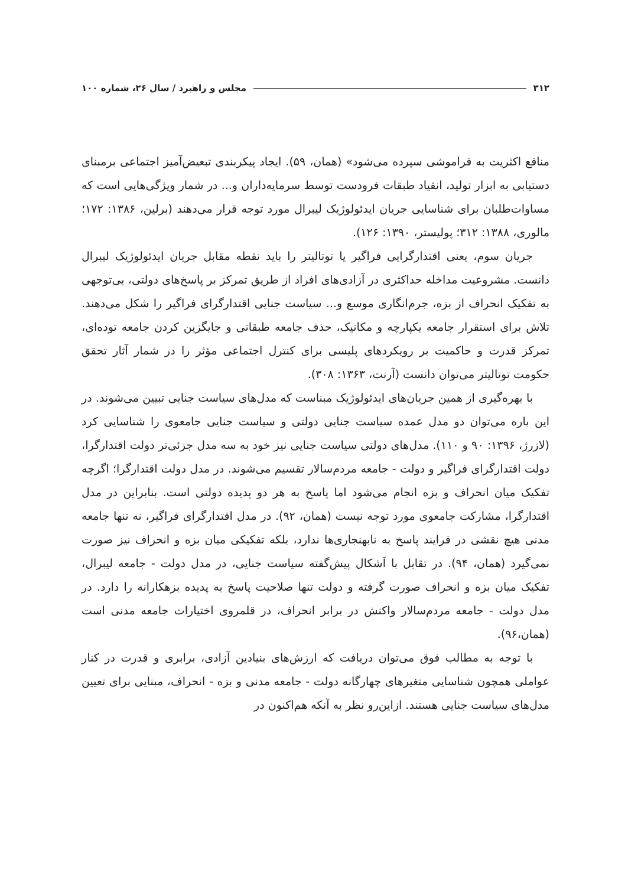۳۱۲ مجلس و راهبرد / سال ۲۶، شماره ۱۰۰
منافع اکثریت به فراموشی سپرده می‌شود» (همان، ۵۹). ایجاد پیکربندی تبعیض‌آمیز اجتماعی برمبنای دستیابی به ابزار تولید، انقیاد طبقات فرودست توسط سرمایه‌داران و... در شمار ویژگی‌هایی است که مساوات‌طلبان برای شناسایی جریان ایدئولوژیک لیبرال مورد توجه قرار می‌دهند (برلین، ۱۳۸۶: ۱۷۲؛ مالوری، ۱۳۸۸: ۳۱۲؛ پولیستر، ۱۳۹۰: ۱۲۶).
جریان سوم، یعنی اقتدارگرایی فراگیر یا توتالیتر را باید نقطه مقابل جریان ایدئولوژیک لیبرال دانست. مشروعیت مداخله حداکثری در آزادی‌های افراد از طریق تمرکز بر پاسخ‌های دولتی، بی‌توجهی به تفکیک انحراف از بزه، جرم‌انگاری موسع و... سیاست جنایی اقتدارگرای فراگیر را شکل می‌دهند. تلاش برای استقرار جامعه یکپارچه و مکانیک، حذف جامعه طبقاتی و جایگزین کردن جامعه توده‌ای، تمرکز قدرت و حاکمیت بر رویکردهای پلیسی برای کنترل اجتماعی مؤثر را در شمار آثار تحقق حکومت توتالیتر می‌توان دانست (آرنت، ۱۳۶۳: ۳۰۸).
با بهره‌گیری از همین جریان‌های ایدئولوژیک مبناست که مدل‌های سیاست جنایی تبیین می‌شوند. در این باره می‌توان دو مدل عمده سیاست جنایی دولتی و سیاست جنایی جامعوی را شناسایی کرد (لازرژ، ۱۳۹۶: ۹۰ و ۱۱۰). مدل‌های دولتی سیاست جنایی نیز خود به سه مدل جزئی‌تر دولت اقتدارگرا، دولت اقتدارگرای فراگیر و دولت - جامعه مردم‌سالار تقسیم می‌شوند. در مدل دولت اقتدارگرا؛ اگرچه تفکیک میان انحراف و بزه انجام می‌شود اما پاسخ به هر دو پدیده دولتی است. بنابراین در مدل اقتدارگرا، مشارکت جامعوی مورد توجه نیست (همان، ۹۲). در مدل اقتدارگرای فراگیر، نه تنها جامعه مدنی هیچ نقشی در فرایند پاسخ به نابهنجاری‌ها ندارد، بلکه تفکیکی میان بزه و انحراف نیز صورت نمی‌گیرد (همان، ۹۴). در تقابل با اَشکال پیش‌گفته سیاست جنایی، در مدل دولت - جامعه لیبرال، تفکیک میان بزه و انحراف صورت گرفته و دولت تنها صلاحیت پاسخ به پدیده بزهکارانه را دارد. در مدل دولت - جامعه مردم‌سالار واکنش در برابر انحراف، در قلمروی اختیارات جامعه مدنی است (همان،۹۶).
با توجه به مطالب فوق می‌توان دریافت که ارزش‌های بنیادین آزادی، برابری و قدرت در کنار عواملی همچون شناسایی متغیرهای چهارگانه دولت - جامعه مدنی و بزه - انحراف، مبنایی برای تعیین مدل‌های سیاست جنایی هستند. ازاین‌رو نظر به آنکه هم‌اکنون در